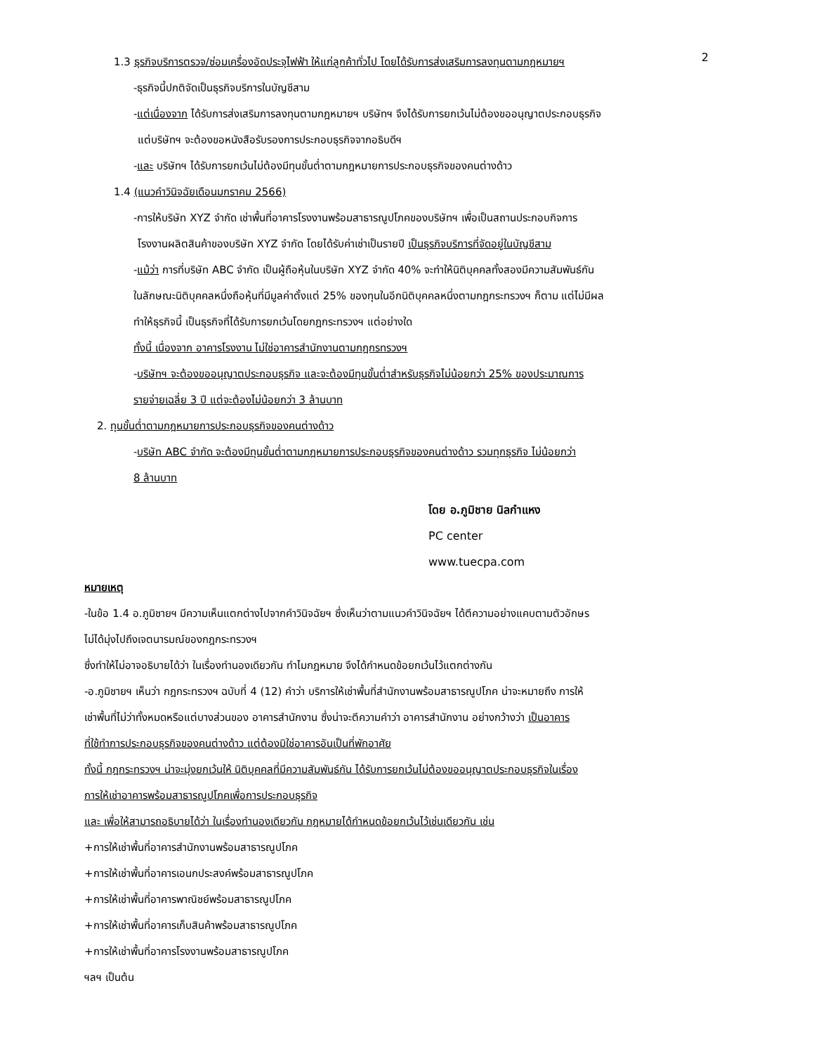2
1.3 ธุรกิจบริการตรวจ/ซ่อมเครื่องอัดประจุไฟฟ้า ให้แก่ลูกค้าทั่วไป โดยได้รับการส่งเสริมการลงทุนตามกฎหมายฯ
-ธุรกิจนี้ปกติจัดเป็นธุรกิจบริการในบัญชีสาม
-แต่เนื่องจาก ได้รับการส่งเสริมการลงทุนตามกฎหมายฯ บริษัทฯ จึงได้รับการยกเว้นไม่ต้องขออนุญาตประกอบธุรกิจ
แต่บริษัทฯ จะต้องขอหนังสือรับรองการประกอบธุรกิจจากอธิบดีฯ
-และ บริษัทฯ ได้รับการยกเว้นไม่ต้องมีทุนขั้นต่ำตามกฎหมายการประกอบธุรกิจของคนต่างด้าว
1.4 (แนวคำวินิจฉัยเดือนมกราคม 2566)
-การให้บริษัท XYZ จำกัด เช่าพื้นที่อาคารโรงงานพร้อมสาธารณูปโภคของบริษัทฯ เพื่อเป็นสถานประกอบกิจการ
โรงงานผลิตสินค้าของบริษัท XYZ จำกัด โดยได้รับค่าเช่าเป็นรายปี เป็นธุรกิจบริการที่จัดอยู่ในบัญชีสาม
-แม้ว่า การที่บริษัท ABC จำกัด เป็นผู้ถือหุ้นในบริษัท XYZ จำกัด 40% จะทำให้นิติบุคคลทั้งสองมีความสัมพันธ์กัน
ในลักษณะนิติบุคคลหนึ่งถือหุ้นที่มีมูลค่าตั้งแต่ 25% ของทุนในอีกนิติบุคคลหนึ่งตามกฎกระทรวงฯ ก็ตาม แต่ไม่มีผล
ทำให้ธุรกิจนี้ เป็นธุรกิจที่ได้รับการยกเว้นโดยกฎกระทรวงฯ แต่อย่างใด
ทั้งนี้ เนื่องจาก อาคารโรงงาน ไม่ใช่อาคารสำนักงานตามกฎกรทรวงฯ
-บริษัทฯ จะต้องขออนุญาตประกอบธุรกิจ และจะต้องมีทุนขั้นต่ำสำหรับธุรกิจไม่น้อยกว่า 25% ของประมาณการ
รายจ่ายเฉลี่ย 3 ปี แต่จะต้องไม่น้อยกว่า 3 ล้านบาท
2. ทุนขั้นต่ำตามกฎหมายการประกอบธุรกิจของคนต่างด้าว
-บริษัท ABC จำกัด จะต้องมีทุนขั้นต่ำตามกฎหมายการประกอบธุรกิจของคนต่างด้าว รวมทุกธุรกิจ ไม่น้อยกว่า
8 ล้านบาท
โดย อ.ภูมิชาย นิลกำแหง
PC center
www.tuecpa.com
หมายเหตุ
-ในข้อ 1.4 อ.ภูมิชายฯ มีความเห็นแตกต่างไปจากคำวินิจฉัยฯ ซึ่งเห็นว่าตามแนวคำวินิจฉัยฯ ได้ตีความอย่างแคบตามตัวอักษร
ไม่ได้มุ่งไปถึงเจตนารมณ์ของกฎกระทรวงฯ
ซึ่งทำให้ไม่อาจอธิบายได้ว่า ในเรื่องทำนองเดียวกัน ทำไมกฎหมาย จึงได้กำหนดข้อยกเว้นไว้แตกต่างกัน
-อ.ภูมิชายฯ เห็นว่า กฎกระทรวงฯ ฉบับที่ 4 (12) คำว่า บริการให้เช่าพื้นที่สำนักงานพร้อมสาธารณูปโภค น่าจะหมายถึง การให้
เช่าพื้นที่ไม่ว่าทั้งหมดหรือแต่บางส่วนของ อาคารสำนักงาน ซึ่งน่าจะตีความคำว่า อาคารสำนักงาน อย่างกว้างว่า เป็นอาคาร
ที่ใช้ทำการประกอบธุรกิจของคนต่างด้าว แต่ต้องมิใช่อาคารอันเป็นที่พักอาศัย
ทั้งนี้ กฎกระทรวงฯ น่าจะมุ่งยกเว้นให้ นิติบุคคลที่มีความสัมพันธ์กัน ได้รับการยกเว้นไม่ต้องขออนุญาตประกอบธุรกิจในเรื่อง
การให้เช่าอาคารพร้อมสาธารณูปโภคเพื่อการประกอบธุรกิจ
และ เพื่อให้สามารถอธิบายได้ว่า ในเรื่องทำนองเดียวกัน กฎหมายได้กำหนดข้อยกเว้นไว้เช่นเดียวกัน เช่น
+การให้เช่าพื้นที่อาคารสำนักงานพร้อมสาธารณูปโภค
+การให้เช่าพื้นที่อาคารเอนกประสงค์พร้อมสาธารณูปโภค
+การให้เช่าพื้นที่อาคารพาณิชย์พร้อมสาธารณูปโภค
+การให้เช่าพื้นที่อาคารเก็บสินค้าพร้อมสาธารณูปโภค
+การให้เช่าพื้นที่อาคารโรงงานพร้อมสาธารณูปโภค
ฯลฯ เป็นต้น